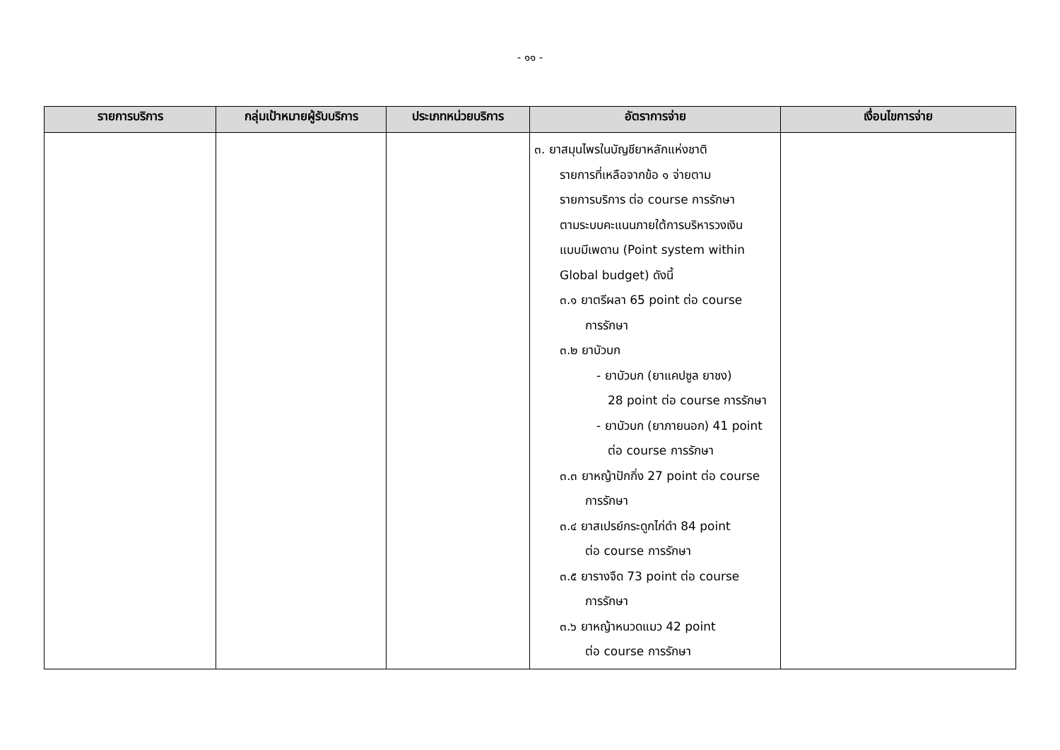- ๑๑ -
| รายการบริการ | กลุ่มเป้าหมายผู้รับบริการ | ประเภทหน่วยบริการ | อัตราการจ่าย | เงื่อนไขการจ่าย |
| --- | --- | --- | --- | --- |
| | | | ๓. ยาสมุนไพรในบัญชียาหลักแห่งชาติ รายการที่เหลือจากข้อ ๑ จ่ายตาม รายการบริการ ต่อ course การรักษา ตามระบบคะแนนภายใต้การบริหารวงเงิน แบบมีเพดาน (Point system within Global budget) ดังนี้ ๓.๑ ยาตรีผลา 65 point ต่อ course การรักษา ๓.๒ ยาบัวบก - ยาบัวบก (ยาแคปซูล ยาชง) 28 point ต่อ course การรักษา - ยาบัวบก (ยาภายนอก) 41 point ต่อ course การรักษา ๓.๓ ยาหญ้าปักกิ่ง 27 point ต่อ course การรักษา ๓.๔ ยาสเปรย์กระดูกไก่ดำ 84 point ต่อ course การรักษา ๓.๕ ยารางจืด 73 point ต่อ course การรักษา ๓.๖ ยาหญ้าหนวดแมว 42 point ต่อ course การรักษา | |